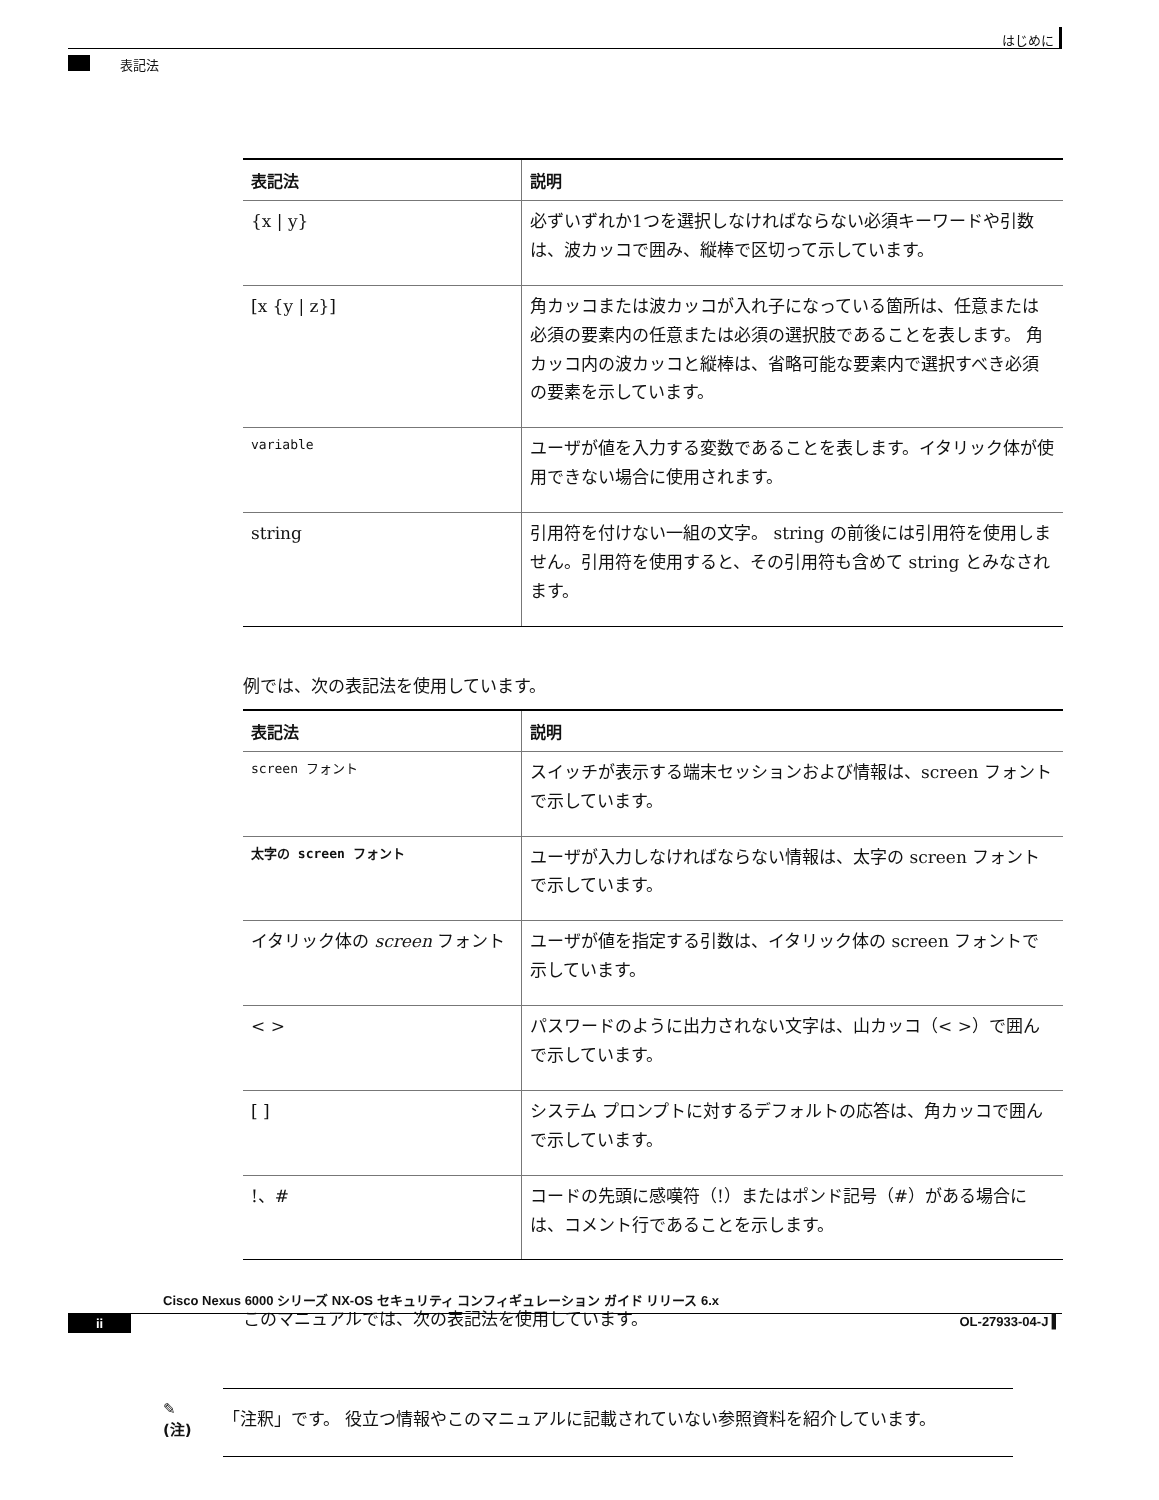はじめに
表記法
| 表記法 | 説明 |
| --- | --- |
| {x / y} | 必ずいずれか1つを選択しなければならない必須キーワードや引数は、波カッコで囲み、縦棒で区切って示しています。 |
| [x {y / z}] | 角カッコまたは波カッコが入れ子になっている箇所は、任意または必須の要素内の任意または必須の選択肢であることを表します。 角カッコ内の波カッコと縦棒は、省略可能な要素内で選択すべき必須の要素を示しています。 |
| variable | ユーザが値を入力する変数であることを表します。イタリック体が使用できない場合に使用されます。 |
| string | 引用符を付けない一組の文字。 string の前後には引用符を使用しません。引用符を使用すると、その引用符も含めて string とみなされます。 |
例では、次の表記法を使用しています。
| 表記法 | 説明 |
| --- | --- |
| screen フォント | スイッチが表示する端末セッションおよび情報は、screen フォントで示しています。 |
| 太字の screen フォント | ユーザが入力しなければならない情報は、太字の screen フォントで示しています。 |
| イタリック体の screen フォント | ユーザが値を指定する引数は、イタリック体の screen フォントで示しています。 |
| < > | パスワードのように出力されない文字は、山カッコ（< >）で囲んで示しています。 |
| [ ] | システム プロンプトに対するデフォルトの応答は、角カッコで囲んで示しています。 |
| !、# | コードの先頭に感嘆符（!）またはポンド記号（#）がある場合には、コメント行であることを示します。 |
このマニュアルでは、次の表記法を使用しています。
✎
(注)
「注釈」です。 役立つ情報やこのマニュアルに記載されていない参照資料を紹介しています。
Cisco Nexus 6000 シリーズ NX-OS セキュリティ コンフィギュレーション ガイド リリース 6.x
ii OL-27933-04-J ▍